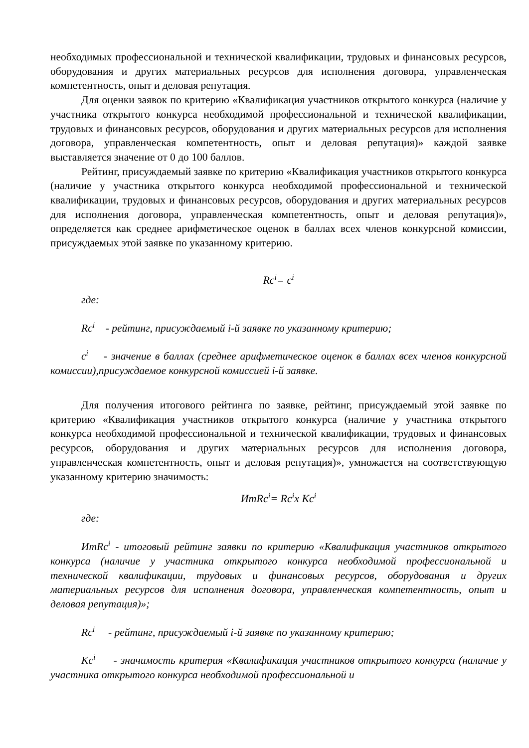необходимых профессиональной и технической квалификации, трудовых и финансовых ресурсов, оборудования и других материальных ресурсов для исполнения договора, управленческая компетентность, опыт и деловая репутация.
Для оценки заявок по критерию «Квалификация участников открытого конкурса (наличие у участника открытого конкурса необходимой профессиональной и технической квалификации, трудовых и финансовых ресурсов, оборудования и других материальных ресурсов для исполнения договора, управленческая компетентность, опыт и деловая репутация)» каждой заявке выставляется значение от 0 до 100 баллов.
Рейтинг, присуждаемый заявке по критерию «Квалификация участников открытого конкурса (наличие у участника открытого конкурса необходимой профессиональной и технической квалификации, трудовых и финансовых ресурсов, оборудования и других материальных ресурсов для исполнения договора, управленческая компетентность, опыт и деловая репутация)», определяется как среднее арифметическое оценок в баллах всех членов конкурсной комиссии, присуждаемых этой заявке по указанному критерию.
Rc<sup>i</sup>= c<sup>i</sup>
где:
Rc<sup>i</sup> - рейтинг, присуждаемый i-й заявке по указанному критерию;
c<sup>i</sup> - значение в баллах (среднее арифметическое оценок в баллах всех членов конкурсной комиссии),присуждаемое конкурсной комиссией i-й заявке.
Для получения итогового рейтинга по заявке, рейтинг, присуждаемый этой заявке по критерию «Квалификация участников открытого конкурса (наличие у участника открытого конкурса необходимой профессиональной и технической квалификации, трудовых и финансовых ресурсов, оборудования и других материальных ресурсов для исполнения договора, управленческая компетентность, опыт и деловая репутация)», умножается на соответствующую указанному критерию значимость:
ИтRc<sup>i</sup>= Rc<sup>i</sup>x Kc<sup>i</sup>
где:
ИтRc<sup>i</sup> - итоговый рейтинг заявки по критерию «Квалификация участников открытого конкурса (наличие у участника открытого конкурса необходимой профессиональной и технической квалификации, трудовых и финансовых ресурсов, оборудования и других материальных ресурсов для исполнения договора, управленческая компетентность, опыт и деловая репутация)»;
Rc<sup>i</sup> - рейтинг, присуждаемый i-й заявке по указанному критерию;
Kc<sup>i</sup> - значимость критерия «Квалификация участников открытого конкурса (наличие у участника открытого конкурса необходимой профессиональной и